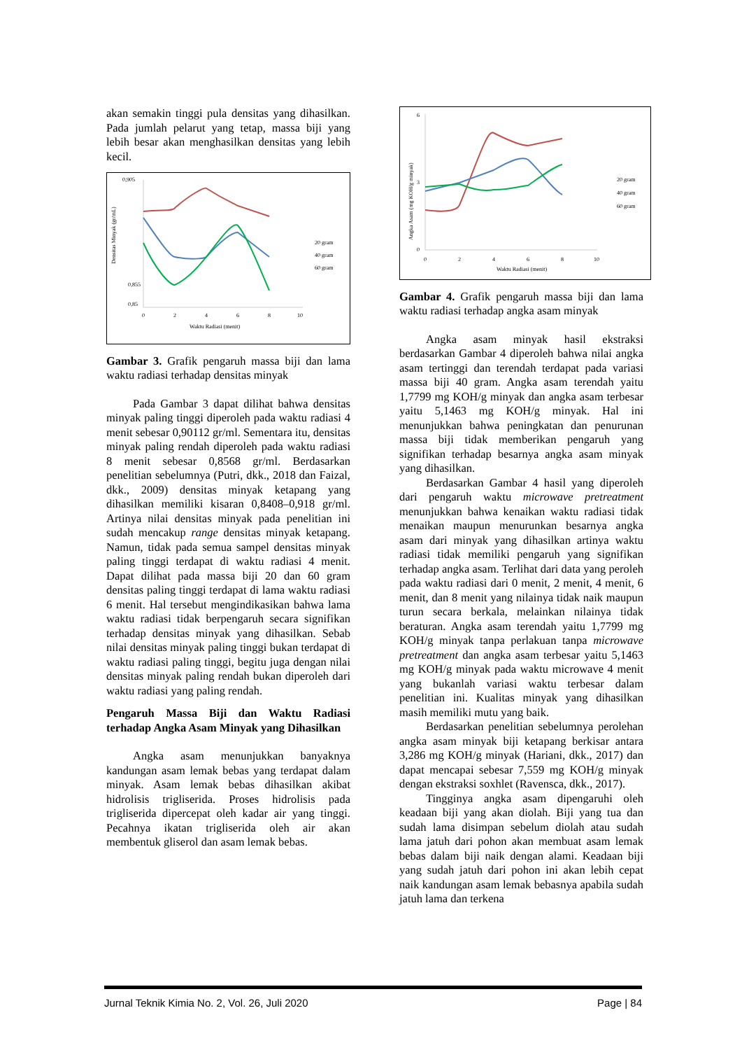akan semakin tinggi pula densitas yang dihasilkan. Pada jumlah pelarut yang tetap, massa biji yang lebih besar akan menghasilkan densitas yang lebih kecil.
0,905
0,855
0,85
Densitas Minyak (gr/mL)
0
2
4
6
8
10
Waktu Radiasi (menit)
20 gram
40 gram
60 gram
Gambar 3. Grafik pengaruh massa biji dan lama waktu radiasi terhadap densitas minyak
Pada Gambar 3 dapat dilihat bahwa densitas minyak paling tinggi diperoleh pada waktu radiasi 4 menit sebesar 0,90112 gr/ml. Sementara itu, densitas minyak paling rendah diperoleh pada waktu radiasi 8 menit sebesar 0,8568 gr/ml. Berdasarkan penelitian sebelumnya (Putri, dkk., 2018 dan Faizal, dkk., 2009) densitas minyak ketapang yang dihasilkan memiliki kisaran 0,8408–0,918 gr/ml. Artinya nilai densitas minyak pada penelitian ini sudah mencakup range densitas minyak ketapang. Namun, tidak pada semua sampel densitas minyak paling tinggi terdapat di waktu radiasi 4 menit. Dapat dilihat pada massa biji 20 dan 60 gram densitas paling tinggi terdapat di lama waktu radiasi 6 menit. Hal tersebut mengindikasikan bahwa lama waktu radiasi tidak berpengaruh secara signifikan terhadap densitas minyak yang dihasilkan. Sebab nilai densitas minyak paling tinggi bukan terdapat di waktu radiasi paling tinggi, begitu juga dengan nilai densitas minyak paling rendah bukan diperoleh dari waktu radiasi yang paling rendah.
Pengaruh Massa Biji dan Waktu Radiasi terhadap Angka Asam Minyak yang Dihasilkan
Angka asam menunjukkan banyaknya kandungan asam lemak bebas yang terdapat dalam minyak. Asam lemak bebas dihasilkan akibat hidrolisis trigliserida. Proses hidrolisis pada trigliserida dipercepat oleh kadar air yang tinggi. Pecahnya ikatan trigliserida oleh air akan membentuk gliserol dan asam lemak bebas.
6
3
0
Angka Asam (mg KOH/g minyak)
0
2
4
6
8
10
Waktu Radiasi (menit)
20 gram
40 gram
60 gram
Gambar 4. Grafik pengaruh massa biji dan lama waktu radiasi terhadap angka asam minyak
Angka asam minyak hasil ekstraksi berdasarkan Gambar 4 diperoleh bahwa nilai angka asam tertinggi dan terendah terdapat pada variasi massa biji 40 gram. Angka asam terendah yaitu 1,7799 mg KOH/g minyak dan angka asam terbesar yaitu 5,1463 mg KOH/g minyak. Hal ini menunjukkan bahwa peningkatan dan penurunan massa biji tidak memberikan pengaruh yang signifikan terhadap besarnya angka asam minyak yang dihasilkan.
Berdasarkan Gambar 4 hasil yang diperoleh dari pengaruh waktu microwave pretreatment menunjukkan bahwa kenaikan waktu radiasi tidak menaikan maupun menurunkan besarnya angka asam dari minyak yang dihasilkan artinya waktu radiasi tidak memiliki pengaruh yang signifikan terhadap angka asam. Terlihat dari data yang peroleh pada waktu radiasi dari 0 menit, 2 menit, 4 menit, 6 menit, dan 8 menit yang nilainya tidak naik maupun turun secara berkala, melainkan nilainya tidak beraturan. Angka asam terendah yaitu 1,7799 mg KOH/g minyak tanpa perlakuan tanpa microwave pretreatment dan angka asam terbesar yaitu 5,1463 mg KOH/g minyak pada waktu microwave 4 menit yang bukanlah variasi waktu terbesar dalam penelitian ini. Kualitas minyak yang dihasilkan masih memiliki mutu yang baik.
Berdasarkan penelitian sebelumnya perolehan angka asam minyak biji ketapang berkisar antara 3,286 mg KOH/g minyak (Hariani, dkk., 2017) dan dapat mencapai sebesar 7,559 mg KOH/g minyak dengan ekstraksi soxhlet (Ravensca, dkk., 2017).
Tingginya angka asam dipengaruhi oleh keadaan biji yang akan diolah. Biji yang tua dan sudah lama disimpan sebelum diolah atau sudah lama jatuh dari pohon akan membuat asam lemak bebas dalam biji naik dengan alami. Keadaan biji yang sudah jatuh dari pohon ini akan lebih cepat naik kandungan asam lemak bebasnya apabila sudah jatuh lama dan terkena
Jurnal Teknik Kimia No. 2, Vol. 26, Juli 2020 Page | 84